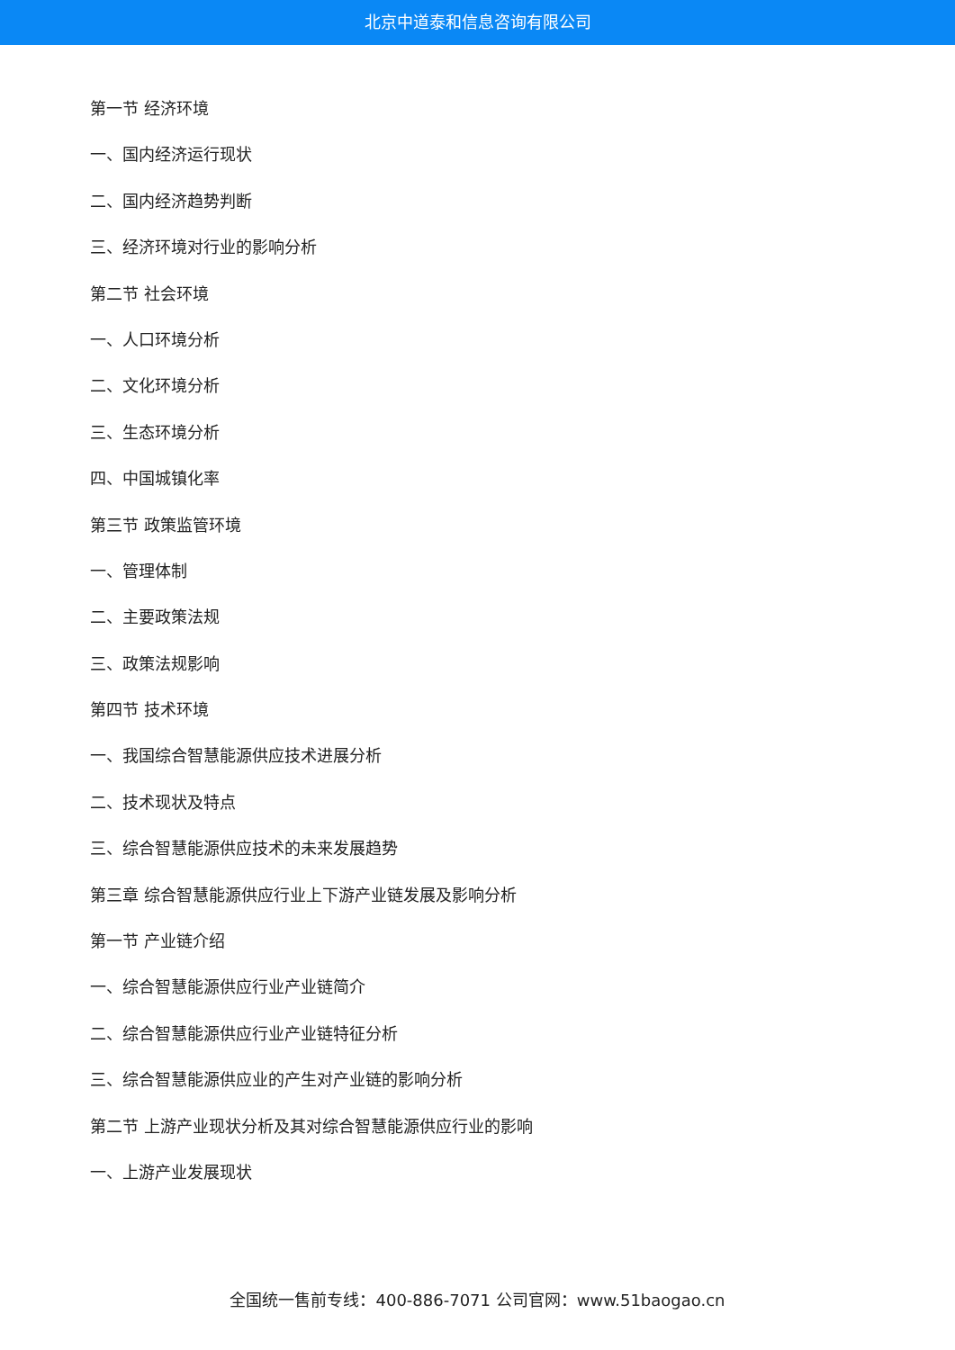北京中道泰和信息咨询有限公司
第一节 经济环境
一、国内经济运行现状
二、国内经济趋势判断
三、经济环境对行业的影响分析
第二节 社会环境
一、人口环境分析
二、文化环境分析
三、生态环境分析
四、中国城镇化率
第三节 政策监管环境
一、管理体制
二、主要政策法规
三、政策法规影响
第四节 技术环境
一、我国综合智慧能源供应技术进展分析
二、技术现状及特点
三、综合智慧能源供应技术的未来发展趋势
第三章 综合智慧能源供应行业上下游产业链发展及影响分析
第一节 产业链介绍
一、综合智慧能源供应行业产业链简介
二、综合智慧能源供应行业产业链特征分析
三、综合智慧能源供应业的产生对产业链的影响分析
第二节 上游产业现状分析及其对综合智慧能源供应行业的影响
一、上游产业发展现状
全国统一售前专线：400-886-7071 公司官网：www.51baogao.cn